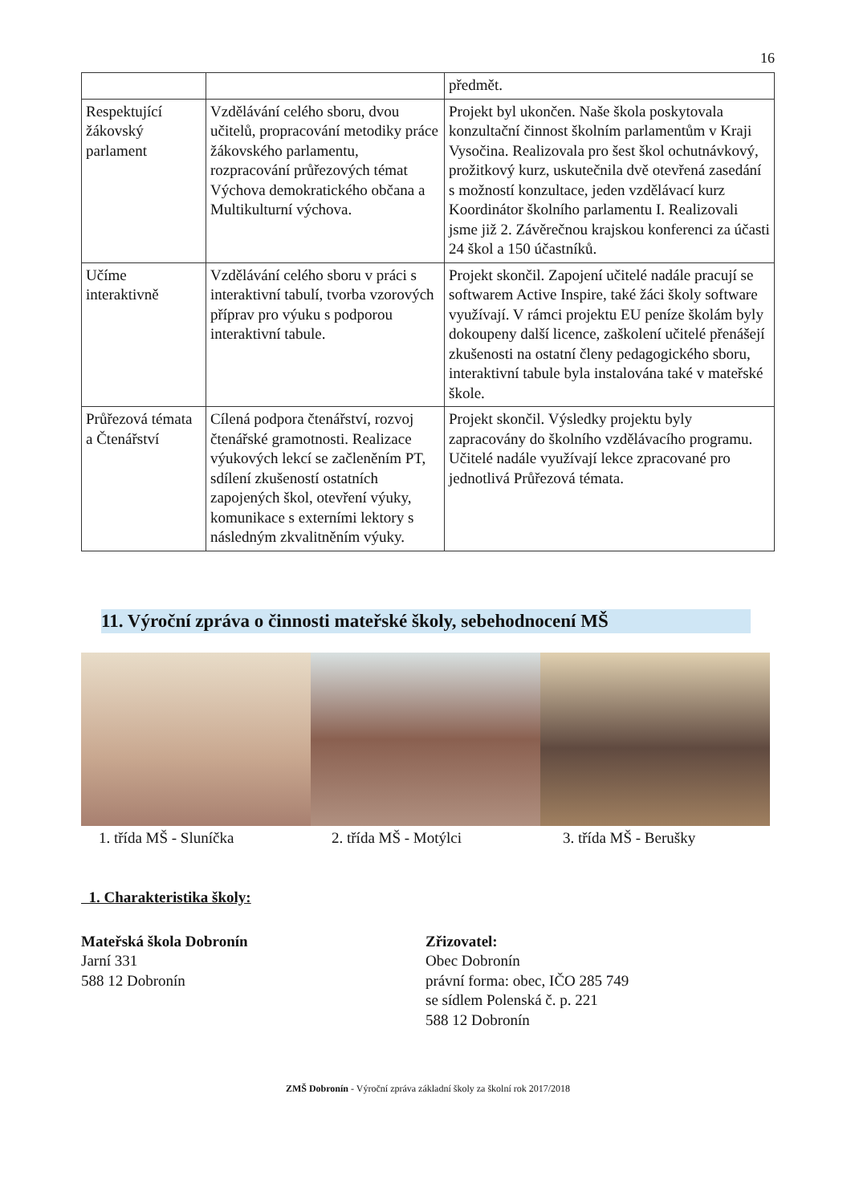16
| | | předmět. |
| Respektující žákovský parlament | Vzdělávání celého sboru, dvou učitelů, propracování metodiky práce žákovského parlamentu, rozpracování průřezových témat Výchova demokratického občana a Multikulturní výchova. | Projekt byl ukončen. Naše škola poskytovala konzultační činnost školním parlamentům v Kraji Vysočina. Realizovala pro šest škol ochutnávkový, prožitkový kurz, uskutečnila dvě otevřená zasedání s možností konzultace, jeden vzdělávací kurz Koordinátor školního parlamentu I. Realizovali jsme již 2. Závěrečnou krajskou konferenci za účasti 24 škol a 150 účastníků. |
| Učíme interaktivně | Vzdělávání celého sboru v práci s interaktivní tabulí, tvorba vzorových příprav pro výuku s podporou interaktivní tabule. | Projekt skončil. Zapojení učitelé nadále pracují se softwarem Active Inspire, také žáci školy software využívají. V rámci projektu EU peníze školám byly dokoupeny další licence, zaškolení učitelé přenášejí zkušenosti na ostatní členy pedagogického sboru, interaktivní tabule byla instalována také v mateřské škole. |
| Průřezová témata a Čtenářství | Cílená podpora čtenářství, rozvoj čtenářské gramotnosti. Realizace výukových lekcí se začleněním PT, sdílení zkušeností ostatních zapojených škol, otevření výuky, komunikace s externími lektory s následným zkvalitněním výuky. | Projekt skončil. Výsledky projektu byly zapracovány do školního vzdělávacího programu. Učitelé nadále využívají lekce zpracované pro jednotlivá Průřezová témata. |
11. Výroční zpráva o činnosti mateřské školy, sebehodnocení MŠ
1. třída MŠ - Sluníčka 2. třída MŠ - Motýlci 3. třída MŠ - Berušky
1. Charakteristika školy:
Mateřská škola Dobronín
Jarní 331
588 12 Dobronín
Zřizovatel:
Obec Dobronín
právní forma: obec, IČO 285 749
se sídlem Polenská č. p. 221
588 12 Dobronín
ZMŠ Dobronín - Výroční zpráva základní školy za školní rok 2017/2018